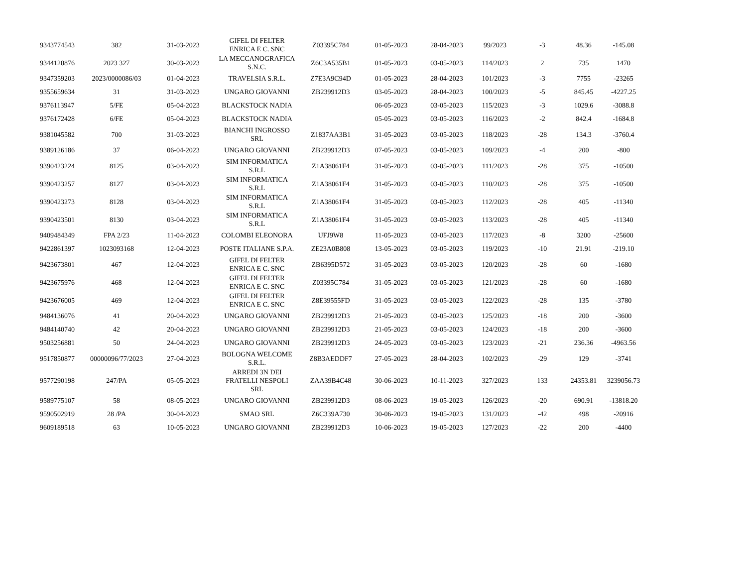| 9343774543 | 382 | 31-03-2023 | GIFEL DI FELTER ENRICA E C. SNC | Z03395C784 | 01-05-2023 | 28-04-2023 | 99/2023 | -3 | 48.36 | -145.08 |
| 9344120876 | 2023 327 | 30-03-2023 | LA MECCANOGRAFICA S.N.C. | Z6C3A535B1 | 01-05-2023 | 03-05-2023 | 114/2023 | 2 | 735 | 1470 |
| 9347359203 | 2023/0000086/03 | 01-04-2023 | TRAVELSIA S.R.L. | Z7E3A9C94D | 01-05-2023 | 28-04-2023 | 101/2023 | -3 | 7755 | -23265 |
| 9355659634 | 31 | 31-03-2023 | UNGARO GIOVANNI | ZB239912D3 | 03-05-2023 | 28-04-2023 | 100/2023 | -5 | 845.45 | -4227.25 |
| 9376113947 | 5/FE | 05-04-2023 | BLACKSTOCK NADIA | | 06-05-2023 | 03-05-2023 | 115/2023 | -3 | 1029.6 | -3088.8 |
| 9376172428 | 6/FE | 05-04-2023 | BLACKSTOCK NADIA | | 05-05-2023 | 03-05-2023 | 116/2023 | -2 | 842.4 | -1684.8 |
| 9381045582 | 700 | 31-03-2023 | BIANCHI INGROSSO SRL | Z1837AA3B1 | 31-05-2023 | 03-05-2023 | 118/2023 | -28 | 134.3 | -3760.4 |
| 9389126186 | 37 | 06-04-2023 | UNGARO GIOVANNI | ZB239912D3 | 07-05-2023 | 03-05-2023 | 109/2023 | -4 | 200 | -800 |
| 9390423224 | 8125 | 03-04-2023 | SIM INFORMATICA S.R.L | Z1A38061F4 | 31-05-2023 | 03-05-2023 | 111/2023 | -28 | 375 | -10500 |
| 9390423257 | 8127 | 03-04-2023 | SIM INFORMATICA S.R.L | Z1A38061F4 | 31-05-2023 | 03-05-2023 | 110/2023 | -28 | 375 | -10500 |
| 9390423273 | 8128 | 03-04-2023 | SIM INFORMATICA S.R.L | Z1A38061F4 | 31-05-2023 | 03-05-2023 | 112/2023 | -28 | 405 | -11340 |
| 9390423501 | 8130 | 03-04-2023 | SIM INFORMATICA S.R.L | Z1A38061F4 | 31-05-2023 | 03-05-2023 | 113/2023 | -28 | 405 | -11340 |
| 9409484349 | FPA 2/23 | 11-04-2023 | COLOMBI ELEONORA | UFJ9W8 | 11-05-2023 | 03-05-2023 | 117/2023 | -8 | 3200 | -25600 |
| 9422861397 | 1023093168 | 12-04-2023 | POSTE ITALIANE S.P.A. | ZE23A0B808 | 13-05-2023 | 03-05-2023 | 119/2023 | -10 | 21.91 | -219.10 |
| 9423673801 | 467 | 12-04-2023 | GIFEL DI FELTER ENRICA E C. SNC | ZB6395D572 | 31-05-2023 | 03-05-2023 | 120/2023 | -28 | 60 | -1680 |
| 9423675976 | 468 | 12-04-2023 | GIFEL DI FELTER ENRICA E C. SNC | Z03395C784 | 31-05-2023 | 03-05-2023 | 121/2023 | -28 | 60 | -1680 |
| 9423676005 | 469 | 12-04-2023 | GIFEL DI FELTER ENRICA E C. SNC | Z8E39555FD | 31-05-2023 | 03-05-2023 | 122/2023 | -28 | 135 | -3780 |
| 9484136076 | 41 | 20-04-2023 | UNGARO GIOVANNI | ZB239912D3 | 21-05-2023 | 03-05-2023 | 125/2023 | -18 | 200 | -3600 |
| 9484140740 | 42 | 20-04-2023 | UNGARO GIOVANNI | ZB239912D3 | 21-05-2023 | 03-05-2023 | 124/2023 | -18 | 200 | -3600 |
| 9503256881 | 50 | 24-04-2023 | UNGARO GIOVANNI | ZB239912D3 | 24-05-2023 | 03-05-2023 | 123/2023 | -21 | 236.36 | -4963.56 |
| 9517850877 | 00000096/77/2023 | 27-04-2023 | BOLOGNA WELCOME S.R.L. | Z8B3AEDDF7 | 27-05-2023 | 28-04-2023 | 102/2023 | -29 | 129 | -3741 |
| 9577290198 | 247/PA | 05-05-2023 | ARREDI 3N DEI FRATELLI NESPOLI SRL | ZAA39B4C48 | 30-06-2023 | 10-11-2023 | 327/2023 | 133 | 24353.81 | 3239056.73 |
| 9589775107 | 58 | 08-05-2023 | UNGARO GIOVANNI | ZB239912D3 | 08-06-2023 | 19-05-2023 | 126/2023 | -20 | 690.91 | -13818.20 |
| 9590502919 | 28 /PA | 30-04-2023 | SMAO SRL | Z6C339A730 | 30-06-2023 | 19-05-2023 | 131/2023 | -42 | 498 | -20916 |
| 9609189518 | 63 | 10-05-2023 | UNGARO GIOVANNI | ZB239912D3 | 10-06-2023 | 19-05-2023 | 127/2023 | -22 | 200 | -4400 |